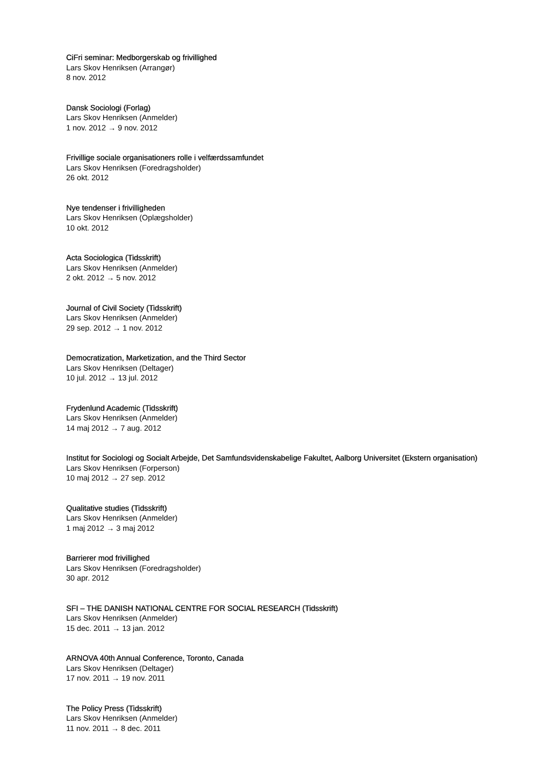CiFri seminar: Medborgerskab og frivillighed
Lars Skov Henriksen (Arrangør)
8 nov. 2012
Dansk Sociologi (Forlag)
Lars Skov Henriksen (Anmelder)
1 nov. 2012 → 9 nov. 2012
Frivillige sociale organisationers rolle i velfærdssamfundet
Lars Skov Henriksen (Foredragsholder)
26 okt. 2012
Nye tendenser i frivilligheden
Lars Skov Henriksen (Oplægsholder)
10 okt. 2012
Acta Sociologica (Tidsskrift)
Lars Skov Henriksen (Anmelder)
2 okt. 2012 → 5 nov. 2012
Journal of Civil Society (Tidsskrift)
Lars Skov Henriksen (Anmelder)
29 sep. 2012 → 1 nov. 2012
Democratization, Marketization, and the Third Sector
Lars Skov Henriksen (Deltager)
10 jul. 2012 → 13 jul. 2012
Frydenlund Academic (Tidsskrift)
Lars Skov Henriksen (Anmelder)
14 maj 2012 → 7 aug. 2012
Institut for Sociologi og Socialt Arbejde, Det Samfundsvidenskabelige Fakultet, Aalborg Universitet (Ekstern organisation)
Lars Skov Henriksen (Forperson)
10 maj 2012 → 27 sep. 2012
Qualitative studies (Tidsskrift)
Lars Skov Henriksen (Anmelder)
1 maj 2012 → 3 maj 2012
Barrierer mod frivillighed
Lars Skov Henriksen (Foredragsholder)
30 apr. 2012
SFI – THE DANISH NATIONAL CENTRE FOR SOCIAL RESEARCH (Tidsskrift)
Lars Skov Henriksen (Anmelder)
15 dec. 2011 → 13 jan. 2012
ARNOVA 40th Annual Conference, Toronto, Canada
Lars Skov Henriksen (Deltager)
17 nov. 2011 → 19 nov. 2011
The Policy Press (Tidsskrift)
Lars Skov Henriksen (Anmelder)
11 nov. 2011 → 8 dec. 2011